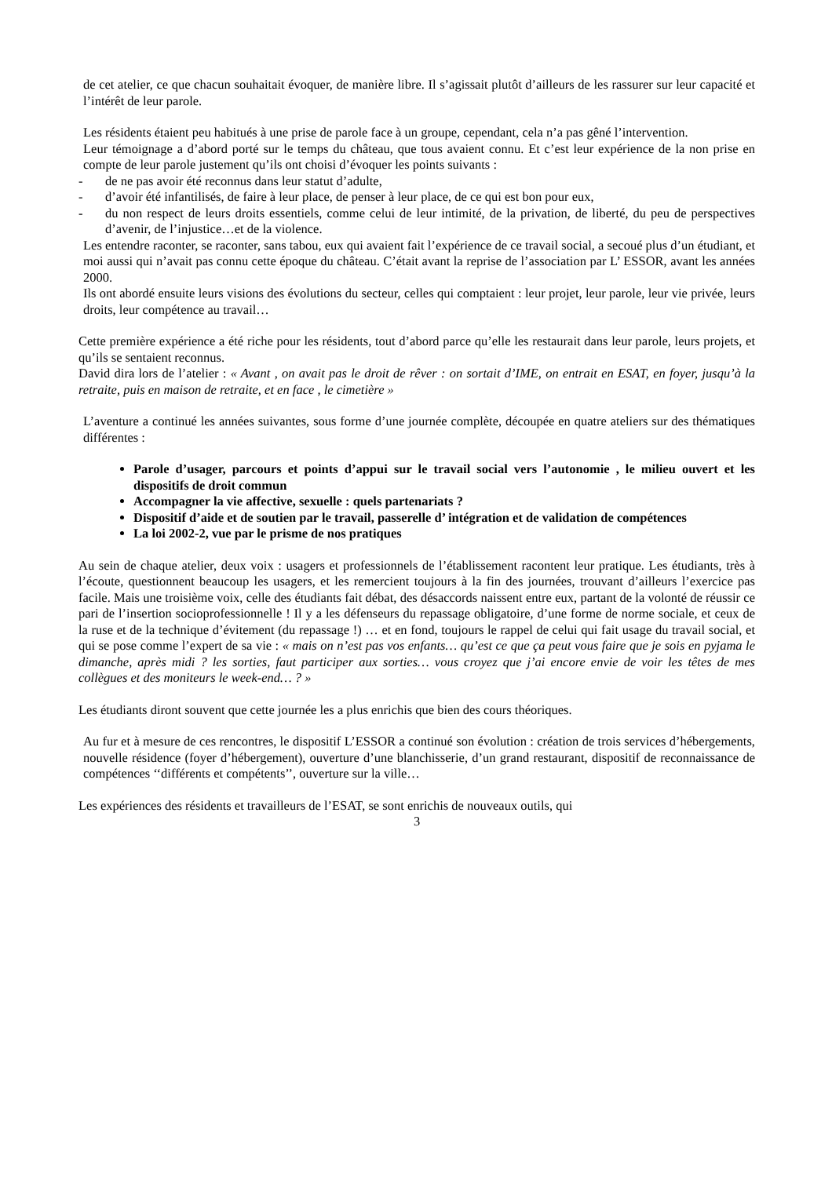de cet atelier, ce que chacun souhaitait évoquer, de manière libre. Il s’agissait plutôt d’ailleurs de les rassurer sur leur capacité et l’intérêt de leur parole.
Les résidents étaient peu habitués à une prise de parole face à un groupe, cependant, cela n’a pas gêné l’intervention.
Leur témoignage a d’abord porté sur le temps du château, que tous avaient connu. Et c’est leur expérience de la non prise en compte de leur parole justement qu’ils ont choisi d’évoquer les points suivants :
- de ne pas avoir été reconnus dans leur statut d’adulte,
- d’avoir été infantilisés, de faire à leur place, de penser à leur place, de ce qui est bon pour eux,
- du non respect de leurs droits essentiels, comme celui de leur intimité, de la privation, de liberté, du peu de perspectives d’avenir, de l’injustice…et de la violence.
Les entendre raconter, se raconter, sans tabou, eux qui avaient fait l’expérience de ce travail social, a secoué plus d’un étudiant, et moi aussi qui n’avait pas connu cette époque du château. C’était avant la reprise de l’association par L’ ESSOR, avant les années 2000.
Ils ont abordé ensuite leurs visions des évolutions du secteur, celles qui comptaient : leur projet, leur parole, leur vie privée, leurs droits, leur compétence au travail…
Cette première expérience a été riche pour les résidents, tout d’abord parce qu’elle les restaurait dans leur parole, leurs projets, et qu’ils se sentaient reconnus.
David dira lors de l’atelier : « Avant , on avait pas le droit de rêver : on sortait d’IME, on entrait en ESAT, en foyer, jusqu’à la retraite, puis en maison de retraite, et en face , le cimetière »
L’aventure a continué les années suivantes, sous forme d’une journée complète, découpée en quatre ateliers sur des thématiques différentes :
Parole d’usager, parcours et points d’appui sur le travail social vers l’autonomie , le milieu ouvert et les dispositifs de droit commun
Accompagner la vie affective, sexuelle : quels partenariats ?
Dispositif d’aide et de soutien par le travail, passerelle d’ intégration et de validation de compétences
La loi 2002-2, vue par le prisme de nos pratiques
Au sein de chaque atelier, deux voix : usagers et professionnels de l’établissement racontent leur pratique. Les étudiants, très à l’écoute, questionnent beaucoup les usagers, et les remercient toujours à la fin des journées, trouvant d’ailleurs l’exercice pas facile. Mais une troisième voix, celle des étudiants fait débat, des désaccords naissent entre eux, partant de la volonté de réussir ce pari de l’insertion socioprofessionnelle ! Il y a les défenseurs du repassage obligatoire, d’une forme de norme sociale, et ceux de la ruse et de la technique d’évitement (du repassage !) … et en fond, toujours le rappel de celui qui fait usage du travail social, et qui se pose comme l’expert de sa vie : « mais on n’est pas vos enfants… qu’est ce que ça peut vous faire que je sois en pyjama le dimanche, après midi ? les sorties, faut participer aux sorties… vous croyez que j’ai encore envie de voir les têtes de mes collègues et des moniteurs le week-end… ? »
Les étudiants diront souvent que cette journée les a plus enrichis que bien des cours théoriques.
Au fur et à mesure de ces rencontres, le dispositif L’ESSOR a continué son évolution : création de trois services d’hébergements, nouvelle résidence (foyer d’hébergement), ouverture d’une blanchisserie, d’un grand restaurant, dispositif de reconnaissance de compétences ‘‘différents et compétents’’, ouverture sur la ville…
Les expériences des résidents et travailleurs de l’ESAT, se sont enrichis de nouveaux outils, qui
3